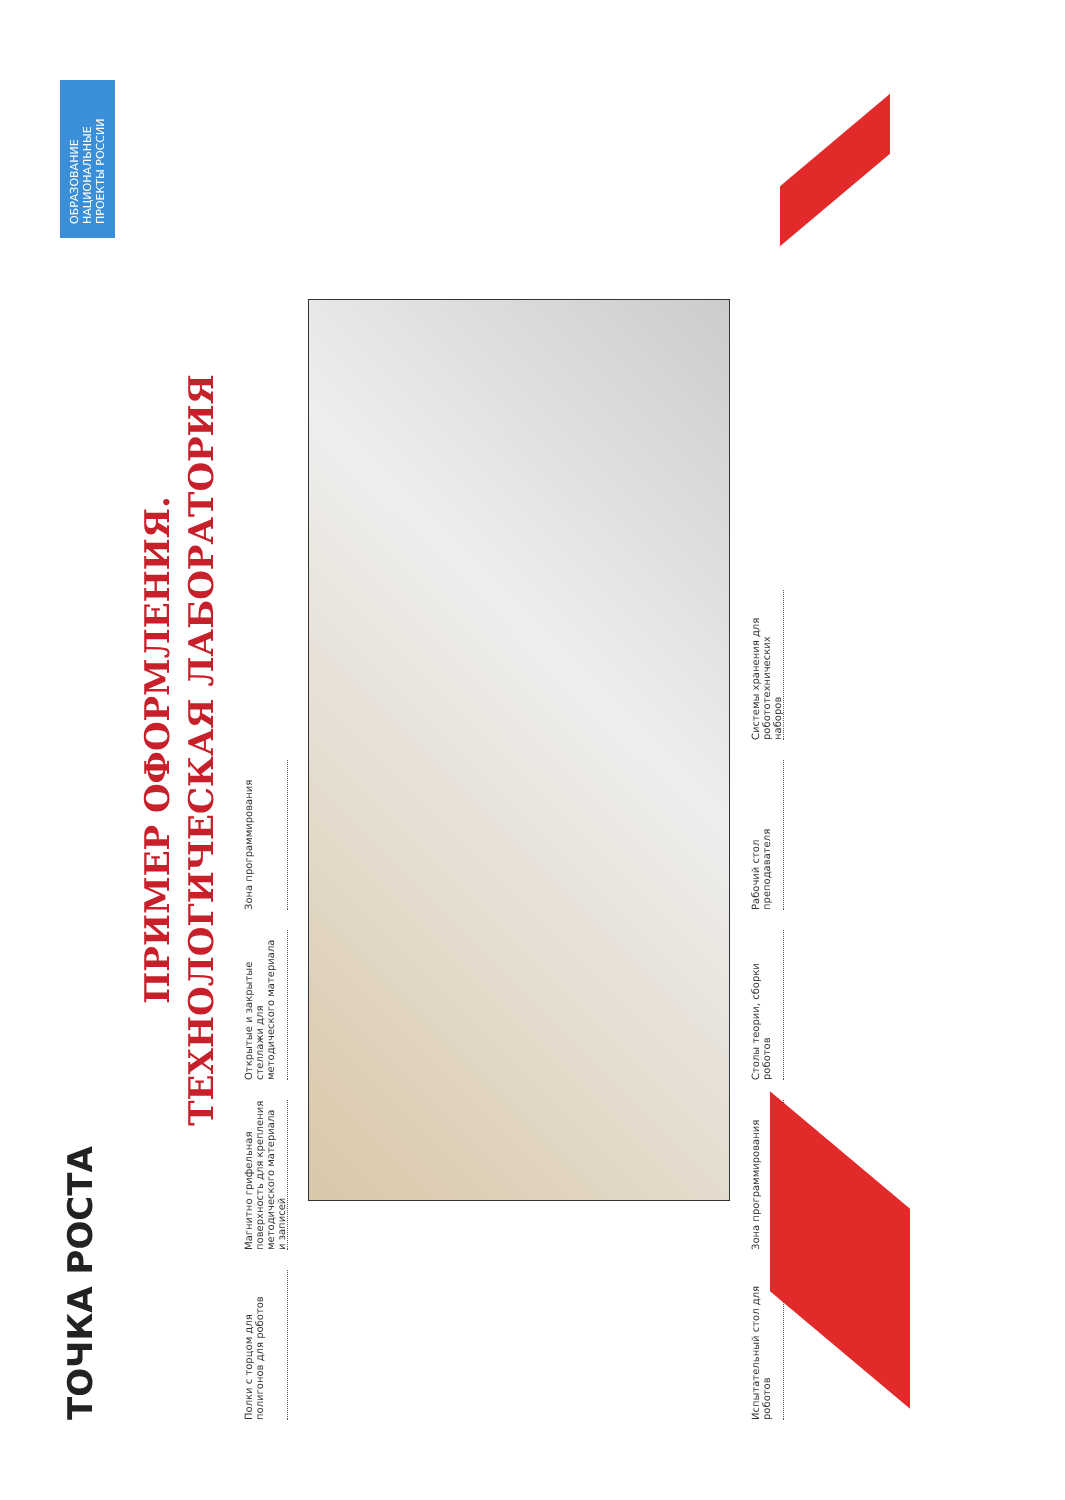ТОЧКА РОСТА
ОБРАЗОВАНИЕ
НАЦИОНАЛЬНЫЕ ПРОЕКТЫ РОССИИ
ПРИМЕР ОФОРМЛЕНИЯ.
ТЕХНОЛОГИЧЕСКАЯ ЛАБОРАТОРИЯ
Полки с торцом для полигонов для роботов
Магнитно грифельная поверхность для крепления методического материала и записей
Открытые и закрытые стеллажи для методического материала
Зона программирования
Испытательный стол для роботов
Зона программирования
Столы теории, сборки роботов
Рабочий стол преподавателя
Системы хранения для робототехнических наборов